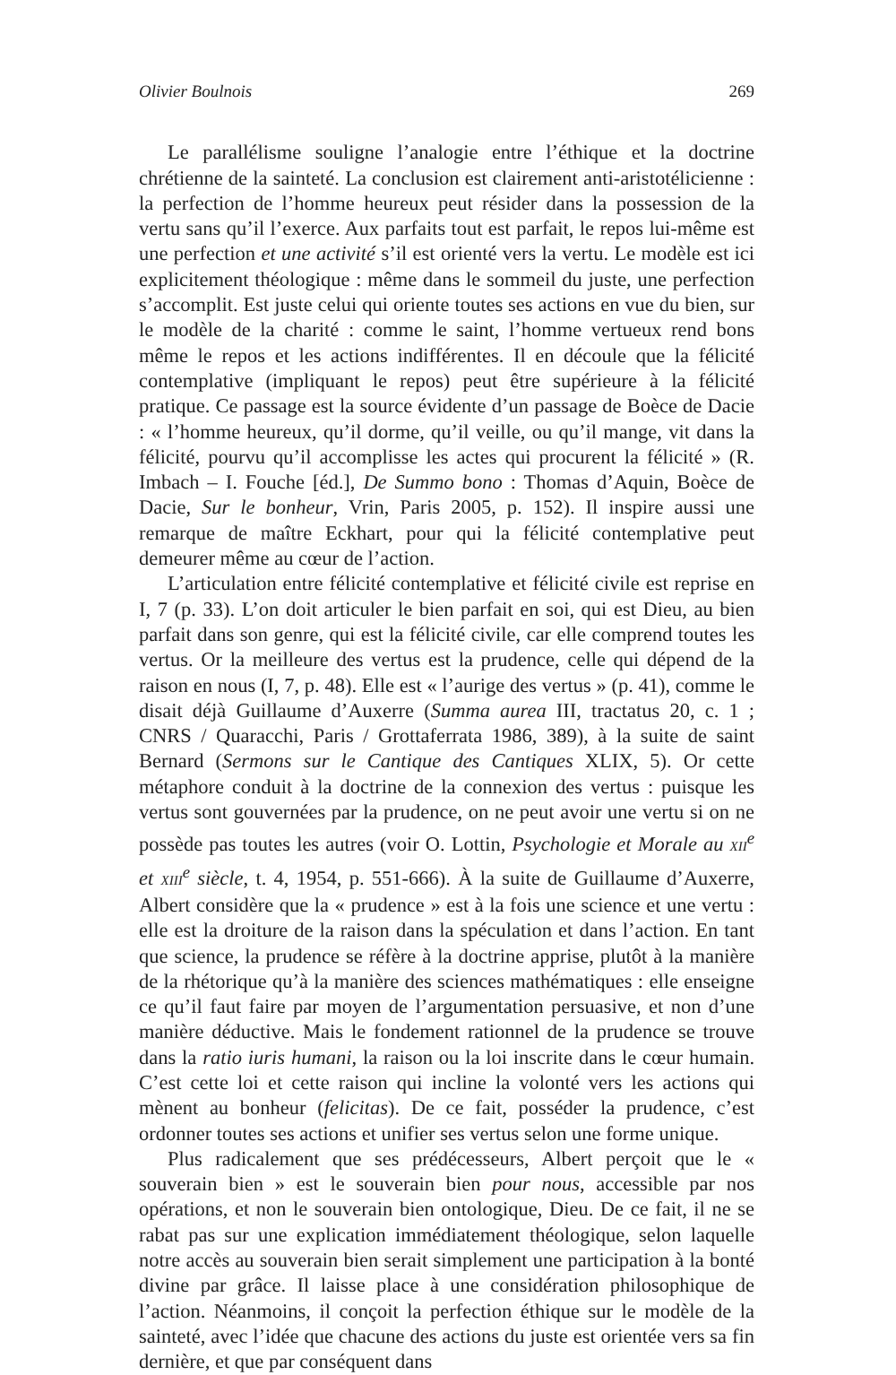Olivier Boulnois 269
Le parallélisme souligne l’analogie entre l’éthique et la doctrine chrétienne de la sainteté. La conclusion est clairement anti-aristotélicienne : la perfection de l’homme heureux peut résider dans la possession de la vertu sans qu’il l’exerce. Aux parfaits tout est parfait, le repos lui-même est une perfection et une activité s’il est orienté vers la vertu. Le modèle est ici explicitement théologique : même dans le sommeil du juste, une perfection s’accomplit. Est juste celui qui oriente toutes ses actions en vue du bien, sur le modèle de la charité : comme le saint, l’homme vertueux rend bons même le repos et les actions indifférentes. Il en découle que la félicité contemplative (impliquant le repos) peut être supérieure à la félicité pratique. Ce passage est la source évidente d’un passage de Boèce de Dacie : « l’homme heureux, qu’il dorme, qu’il veille, ou qu’il mange, vit dans la félicité, pourvu qu’il accomplisse les actes qui procurent la félicité » (R. Imbach – I. Fouche [éd.], De Summo bono : Thomas d’Aquin, Boèce de Dacie, Sur le bonheur, Vrin, Paris 2005, p. 152). Il inspire aussi une remarque de maître Eckhart, pour qui la félicité contemplative peut demeurer même au cœur de l’action.
L’articulation entre félicité contemplative et félicité civile est reprise en I, 7 (p. 33). L’on doit articuler le bien parfait en soi, qui est Dieu, au bien parfait dans son genre, qui est la félicité civile, car elle comprend toutes les vertus. Or la meilleure des vertus est la prudence, celle qui dépend de la raison en nous (I, 7, p. 48). Elle est « l’aurige des vertus » (p. 41), comme le disait déjà Guillaume d’Auxerre (Summa aurea III, tractatus 20, c. 1 ; CNRS / Quaracchi, Paris / Grottaferrata 1986, 389), à la suite de saint Bernard (Sermons sur le Cantique des Cantiques XLIX, 5). Or cette métaphore conduit à la doctrine de la connexion des vertus : puisque les vertus sont gouvernées par la prudence, on ne peut avoir une vertu si on ne possède pas toutes les autres (voir O. Lottin, Psychologie et Morale au XII<sup>e</sup> et XIII<sup>e</sup> siècle, t. 4, 1954, p. 551-666). À la suite de Guillaume d’Auxerre, Albert considère que la « prudence » est à la fois une science et une vertu : elle est la droiture de la raison dans la spéculation et dans l’action. En tant que science, la prudence se réfère à la doctrine apprise, plutôt à la manière de la rhétorique qu’à la manière des sciences mathématiques : elle enseigne ce qu’il faut faire par moyen de l’argumentation persuasive, et non d’une manière déductive. Mais le fondement rationnel de la prudence se trouve dans la ratio iuris humani, la raison ou la loi inscrite dans le cœur humain. C’est cette loi et cette raison qui incline la volonté vers les actions qui mènent au bonheur (felicitas). De ce fait, posséder la prudence, c’est ordonner toutes ses actions et unifier ses vertus selon une forme unique.
Plus radicalement que ses prédécesseurs, Albert perçoit que le « souverain bien » est le souverain bien pour nous, accessible par nos opérations, et non le souverain bien ontologique, Dieu. De ce fait, il ne se rabat pas sur une explication immédiatement théologique, selon laquelle notre accès au souverain bien serait simplement une participation à la bonté divine par grâce. Il laisse place à une considération philosophique de l’action. Néanmoins, il conçoit la perfection éthique sur le modèle de la sainteté, avec l’idée que chacune des actions du juste est orientée vers sa fin dernière, et que par conséquent dans